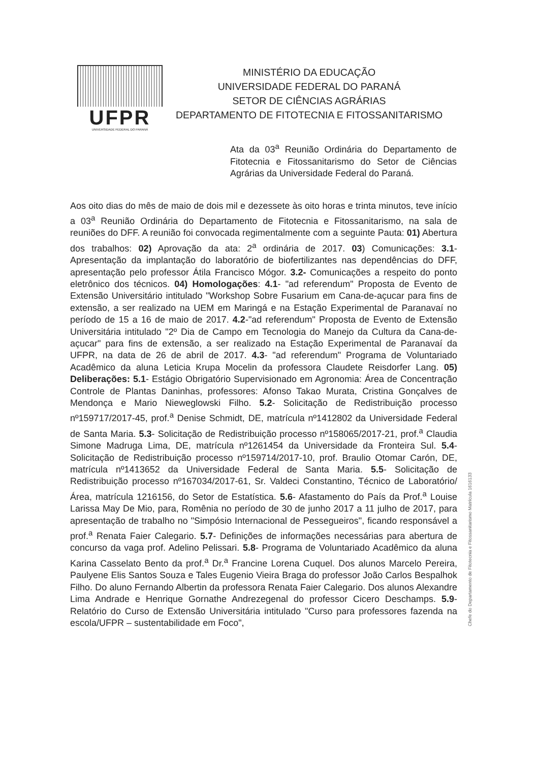UFPR
UNIVERSIDADE FEDERAL DO PARANÁ
MINISTÉRIO DA EDUCAÇÃO
UNIVERSIDADE FEDERAL DO PARANÁ
SETOR DE CIÊNCIAS AGRÁRIAS
DEPARTAMENTO DE FITOTECNIA E FITOSSANITARISMO
Ata da 03<sup>a</sup> Reunião Ordinária do Departamento de Fitotecnia e Fitossanitarismo do Setor de Ciências Agrárias da Universidade Federal do Paraná.
Aos oito dias do mês de maio de dois mil e dezessete às oito horas e trinta minutos, teve início a 03<sup>a</sup> Reunião Ordinária do Departamento de Fitotecnia e Fitossanitarismo, na sala de reuniões do DFF. A reunião foi convocada regimentalmente com a seguinte Pauta: 01) Abertura dos trabalhos: 02) Aprovação da ata: 2<sup>a</sup> ordinária de 2017. 03) Comunicações: 3.1- Apresentação da implantação do laboratório de biofertilizantes nas dependências do DFF, apresentação pelo professor Átila Francisco Mógor. 3.2- Comunicações a respeito do ponto eletrônico dos técnicos. 04) Homologações: 4.1- "ad referendum" Proposta de Evento de Extensão Universitário intitulado "Workshop Sobre Fusarium em Cana-de-açucar para fins de extensão, a ser realizado na UEM em Maringá e na Estação Experimental de Paranavaí no período de 15 a 16 de maio de 2017. 4.2-"ad referendum" Proposta de Evento de Extensão Universitária intitulado "2º Dia de Campo em Tecnologia do Manejo da Cultura da Cana-de-açucar" para fins de extensão, a ser realizado na Estação Experimental de Paranavaí da UFPR, na data de 26 de abril de 2017. 4.3- "ad referendum" Programa de Voluntariado Acadêmico da aluna Leticia Krupa Mocelin da professora Claudete Reisdorfer Lang. 05) Deliberações: 5.1- Estágio Obrigatório Supervisionado em Agronomia: Área de Concentração Controle de Plantas Daninhas, professores: Afonso Takao Murata, Cristina Gonçalves de Mendonça e Mario Nieweglowski Filho. 5.2- Solicitação de Redistribuição processo nº159717/2017-45, prof.<sup>a</sup> Denise Schmidt, DE, matrícula nº1412802 da Universidade Federal de Santa Maria. 5.3- Solicitação de Redistribuição processo nº158065/2017-21, prof.<sup>a</sup> Claudia Simone Madruga Lima, DE, matrícula nº1261454 da Universidade da Fronteira Sul. 5.4- Solicitação de Redistribuição processo nº159714/2017-10, prof. Braulio Otomar Carón, DE, matrícula nº1413652 da Universidade Federal de Santa Maria. 5.5- Solicitação de Redistribuição processo nº167034/2017-61, Sr. Valdeci Constantino, Técnico de Laboratório/Área, matrícula 1216156, do Setor de Estatística. 5.6- Afastamento do País da Prof.<sup>a</sup> Louise Larissa May De Mio, para, Romênia no período de 30 de junho 2017 a 11 julho de 2017, para apresentação de trabalho no "Simpósio Internacional de Pessegueiros", ficando responsável a prof.<sup>a</sup> Renata Faier Calegario. 5.7- Definições de informações necessárias para abertura de concurso da vaga prof. Adelino Pelissari. 5.8- Programa de Voluntariado Acadêmico da aluna Karina Casselato Bento da prof.<sup>a</sup> Dr.<sup>a</sup> Francine Lorena Cuquel. Dos alunos Marcelo Pereira, Paulyene Elis Santos Souza e Tales Eugenio Vieira Braga do professor João Carlos Bespalhok Filho. Do aluno Fernando Albertin da professora Renata Faier Calegario. Dos alunos Alexandre Lima Andrade e Henrique Gornathe Andrezegenal do professor Cicero Deschamps. 5.9- Relatório do Curso de Extensão Universitária intitulado "Curso para professores fazenda na escola/UFPR – sustentabilidade em Foco",
Chefe do Departamento de Fitotecnia e Fitossanitarismo Matrícula 1616133